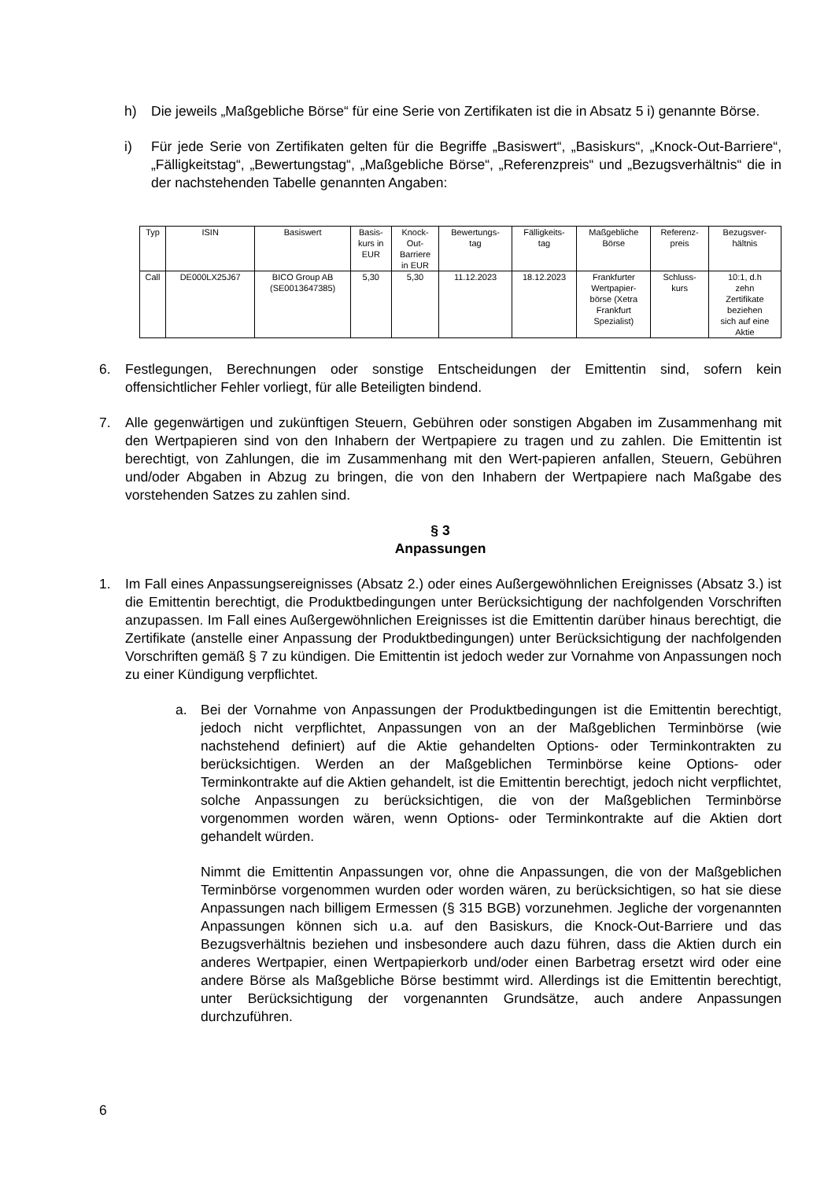h) Die jeweils „Maßgebliche Börse“ für eine Serie von Zertifikaten ist die in Absatz 5 i) genannte Börse.
i) Für jede Serie von Zertifikaten gelten für die Begriffe „Basiswert“, „Basiskurs“, „Knock-Out-Barriere“, „Fälligkeitstag“, „Bewertungstag“, „Maßgebliche Börse“, „Referenzpreis“ und „Bezugsverhältnis“ die in der nachstehenden Tabelle genannten Angaben:
| Typ | ISIN | Basiswert | Basis- kurs in EUR | Knock- Out- Barriere in EUR | Bewertungs- tag | Fälligkeits- tag | Maßgebliche Börse | Referenz- preis | Bezugsver- hältnis |
| Call | DE000LX25J67 | BICO Group AB (SE0013647385) | 5,30 | 5,30 | 11.12.2023 | 18.12.2023 | Frankfurter Wertpapier- börse (Xetra Frankfurt Spezialist) | Schluss- kurs | 10:1, d.h zehn Zertifikate beziehen sich auf eine Aktie |
6. Festlegungen, Berechnungen oder sonstige Entscheidungen der Emittentin sind, sofern kein offensichtlicher Fehler vorliegt, für alle Beteiligten bindend.
7. Alle gegenwärtigen und zukünftigen Steuern, Gebühren oder sonstigen Abgaben im Zusammenhang mit den Wertpapieren sind von den Inhabern der Wertpapiere zu tragen und zu zahlen. Die Emittentin ist berechtigt, von Zahlungen, die im Zusammenhang mit den Wert-papieren anfallen, Steuern, Gebühren und/oder Abgaben in Abzug zu bringen, die von den Inhabern der Wertpapiere nach Maßgabe des vorstehenden Satzes zu zahlen sind.
§ 3
Anpassungen
1. Im Fall eines Anpassungsereignisses (Absatz 2.) oder eines Außergewöhnlichen Ereignisses (Absatz 3.) ist die Emittentin berechtigt, die Produktbedingungen unter Berücksichtigung der nachfolgenden Vorschriften anzupassen. Im Fall eines Außergewöhnlichen Ereignisses ist die Emittentin darüber hinaus berechtigt, die Zertifikate (anstelle einer Anpassung der Produktbedingungen) unter Berücksichtigung der nachfolgenden Vorschriften gemäß § 7 zu kündigen. Die Emittentin ist jedoch weder zur Vornahme von Anpassungen noch zu einer Kündigung verpflichtet.
a. Bei der Vornahme von Anpassungen der Produktbedingungen ist die Emittentin berechtigt, jedoch nicht verpflichtet, Anpassungen von an der Maßgeblichen Terminbörse (wie nachstehend definiert) auf die Aktie gehandelten Options- oder Terminkontrakten zu berücksichtigen. Werden an der Maßgeblichen Terminbörse keine Options- oder Terminkontrakte auf die Aktien gehandelt, ist die Emittentin berechtigt, jedoch nicht verpflichtet, solche Anpassungen zu berücksichtigen, die von der Maßgeblichen Terminbörse vorgenommen worden wären, wenn Options- oder Terminkontrakte auf die Aktien dort gehandelt würden.
Nimmt die Emittentin Anpassungen vor, ohne die Anpassungen, die von der Maßgeblichen Terminbörse vorgenommen wurden oder worden wären, zu berücksichtigen, so hat sie diese Anpassungen nach billigem Ermessen (§ 315 BGB) vorzunehmen. Jegliche der vorgenannten Anpassungen können sich u.a. auf den Basiskurs, die Knock-Out-Barriere und das Bezugsverhältnis beziehen und insbesondere auch dazu führen, dass die Aktien durch ein anderes Wertpapier, einen Wertpapierkorb und/oder einen Barbetrag ersetzt wird oder eine andere Börse als Maßgebliche Börse bestimmt wird. Allerdings ist die Emittentin berechtigt, unter Berücksichtigung der vorgenannten Grundsätze, auch andere Anpassungen durchzuführen.
6